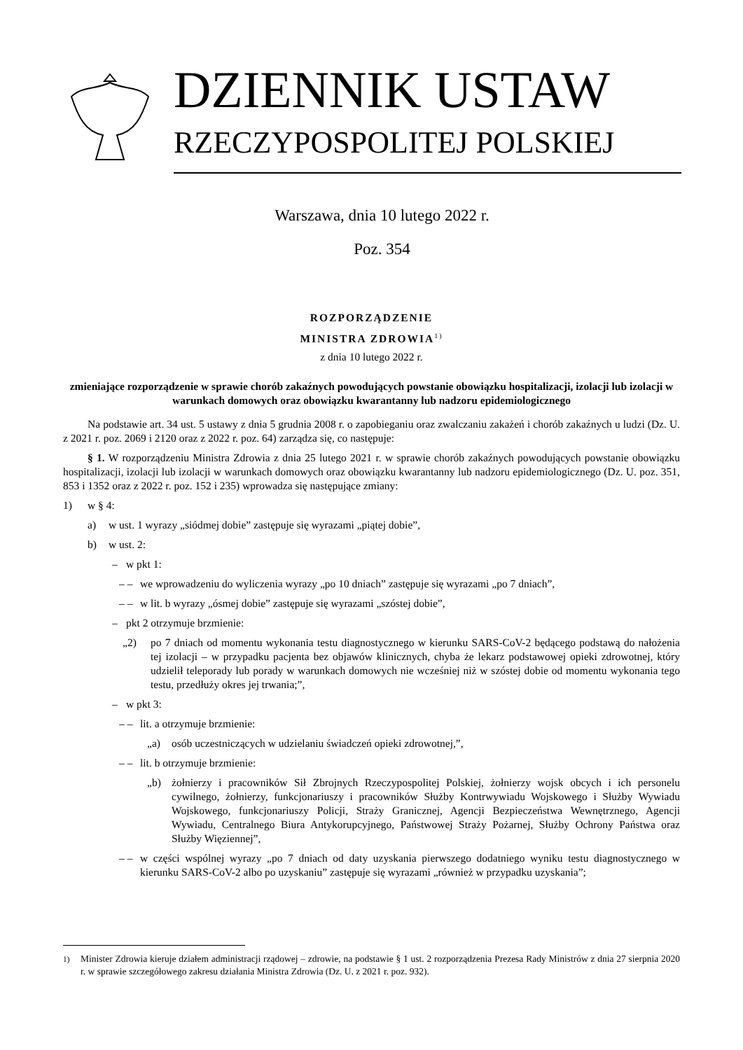DZIENNIK USTAW
RZECZYPOSPOLITEJ POLSKIEJ
Warszawa, dnia 10 lutego 2022 r.
Poz. 354
ROZPORZĄDZENIE
MINISTRA ZDROWIA<sup>1)</sup>
z dnia 10 lutego 2022 r.
zmieniające rozporządzenie w sprawie chorób zakaźnych powodujących powstanie obowiązku hospitalizacji, izolacji lub izolacji w warunkach domowych oraz obowiązku kwarantanny lub nadzoru epidemiologicznego
Na podstawie art. 34 ust. 5 ustawy z dnia 5 grudnia 2008 r. o zapobieganiu oraz zwalczaniu zakażeń i chorób zakaźnych u ludzi (Dz. U. z 2021 r. poz. 2069 i 2120 oraz z 2022 r. poz. 64) zarządza się, co następuje:
§ 1. W rozporządzeniu Ministra Zdrowia z dnia 25 lutego 2021 r. w sprawie chorób zakaźnych powodujących powstanie obowiązku hospitalizacji, izolacji lub izolacji w warunkach domowych oraz obowiązku kwarantanny lub nadzoru epidemiologicznego (Dz. U. poz. 351, 853 i 1352 oraz z 2022 r. poz. 152 i 235) wprowadza się następujące zmiany:
1) w § 4:
a) w ust. 1 wyrazy „siódmej dobie” zastępuje się wyrazami „piątej dobie”,
b) w ust. 2:
– w pkt 1:
– – we wprowadzeniu do wyliczenia wyrazy „po 10 dniach” zastępuje się wyrazami „po 7 dniach”,
– – w lit. b wyrazy „ósmej dobie” zastępuje się wyrazami „szóstej dobie”,
– pkt 2 otrzymuje brzmienie:
„2) po 7 dniach od momentu wykonania testu diagnostycznego w kierunku SARS-CoV-2 będącego podstawą do nałożenia tej izolacji – w przypadku pacjenta bez objawów klinicznych, chyba że lekarz podstawowej opieki zdrowotnej, który udzielił teleporady lub porady w warunkach domowych nie wcześniej niż w szóstej dobie od momentu wykonania tego testu, przedłuży okres jej trwania;”,
– w pkt 3:
– – lit. a otrzymuje brzmienie:
„a) osób uczestniczących w udzielaniu świadczeń opieki zdrowotnej,”,
– – lit. b otrzymuje brzmienie:
„b) żołnierzy i pracowników Sił Zbrojnych Rzeczypospolitej Polskiej, żołnierzy wojsk obcych i ich personelu cywilnego, żołnierzy, funkcjonariuszy i pracowników Służby Kontrwywiadu Wojskowego i Służby Wywiadu Wojskowego, funkcjonariuszy Policji, Straży Granicznej, Agencji Bezpieczeństwa Wewnętrznego, Agencji Wywiadu, Centralnego Biura Antykorupcyjnego, Państwowej Straży Pożarnej, Służby Ochrony Państwa oraz Służby Więziennej”,
– – w części wspólnej wyrazy „po 7 dniach od daty uzyskania pierwszego dodatniego wyniku testu diagnostycznego w kierunku SARS-CoV-2 albo po uzyskaniu” zastępuje się wyrazami „również w przypadku uzyskania”;
<sup>1)</sup> Minister Zdrowia kieruje działem administracji rządowej – zdrowie, na podstawie § 1 ust. 2 rozporządzenia Prezesa Rady Ministrów z dnia 27 sierpnia 2020 r. w sprawie szczegółowego zakresu działania Ministra Zdrowia (Dz. U. z 2021 r. poz. 932).